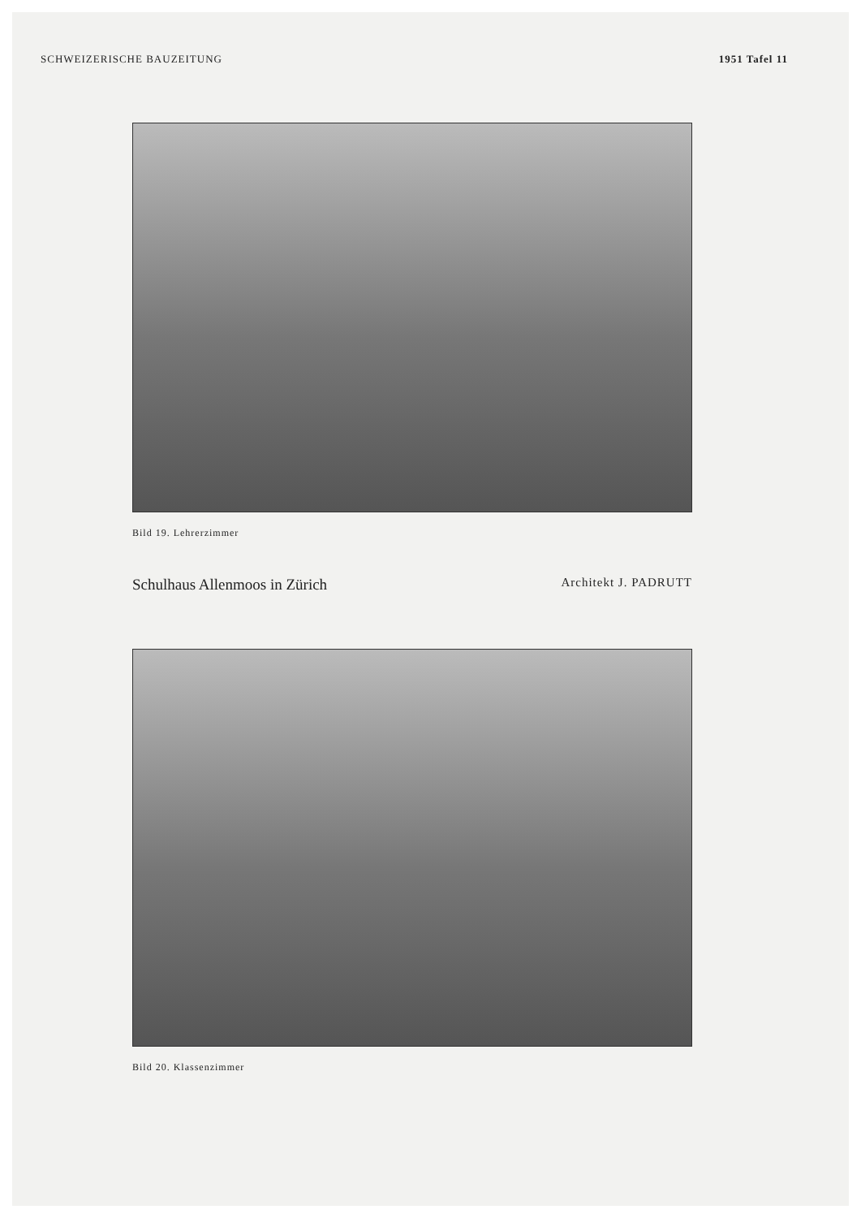SCHWEIZERISCHE BAUZEITUNG 1951 Tafel 11
Bild 19. Lehrerzimmer
Schulhaus Allenmoos in Zürich Architekt J. PADRUTT
Bild 20. Klassenzimmer